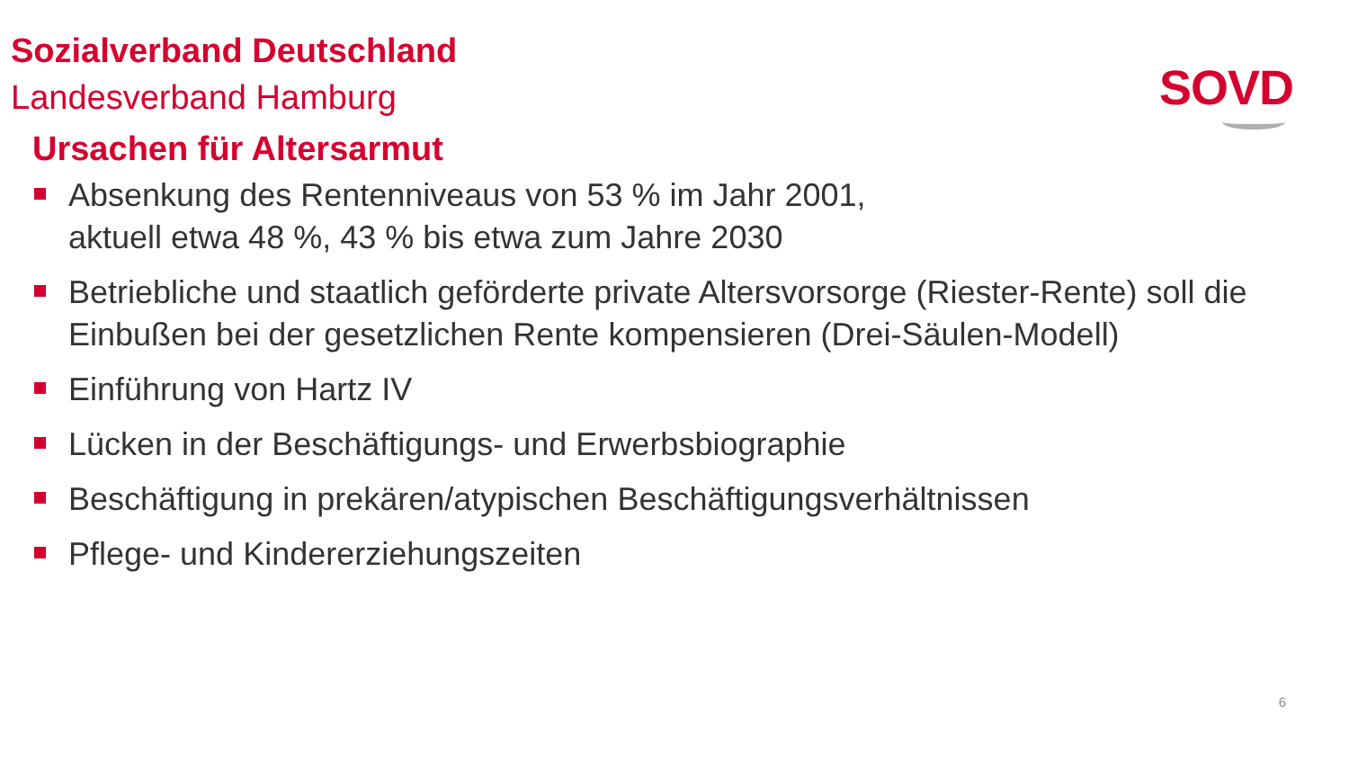Sozialverband Deutschland
Landesverband Hamburg
SOVD
Ursachen für Altersarmut
Absenkung des Rentenniveaus von 53 % im Jahr 2001,
aktuell etwa 48 %, 43 % bis etwa zum Jahre 2030
Betriebliche und staatlich geförderte private Altersvorsorge (Riester-Rente) soll die Einbußen bei der gesetzlichen Rente kompensieren (Drei-Säulen-Modell)
Einführung von Hartz IV
Lücken in der Beschäftigungs- und Erwerbsbiographie
Beschäftigung in prekären/atypischen Beschäftigungsverhältnissen
Pflege- und Kindererziehungszeiten
6